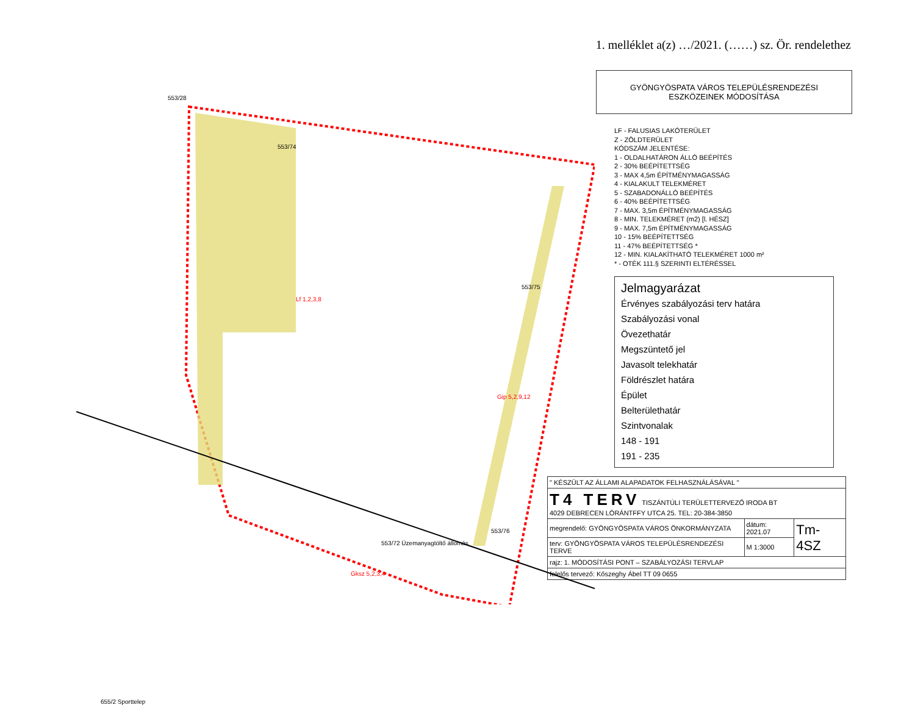1. melléklet a(z) …/2021. (……) sz. Ör. rendelethez
553/28
553/74
553/75
553/76
553/72 Üzemanyagtöltő állomás
Gip 5,2,9,12
Gksz 5,2,3,4
Lf 1,2,3,8
655/2 Sporttelep
GYÖNGYÖSPATA VÁROS TELEPÜLÉSRENDEZÉSI
ESZKÖZEINEK MÓDOSÍTÁSA
LF - FALUSIAS LAKÓTERÜLET
Z - ZÖLDTERÜLET
KÓDSZÁM JELENTÉSE:
1 - OLDALHATÁRON ÁLLÓ BEÉPÍTÉS
2 - 30% BEÉPÍTETTSÉG
3 - MAX 4,5m ÉPÍTMÉNYMAGASSÁG
4 - KIALAKULT TELEKMÉRET
5 - SZABADONÁLLÓ BEÉPÍTÉS
6 - 40% BEÉPÍTETTSÉG
7 - MAX. 3,5m ÉPÍTMÉNYMAGASSÁG
8 - MIN. TELEKMÉRET (m2) [l. HÉSZ]
9 - MAX. 7,5m ÉPÍTMÉNYMAGASSÁG
10 - 15% BEÉPÍTETTSÉG
11 - 47% BEÉPÍTETTSÉG *
12 - MIN. KIALAKÍTHATÓ TELEKMÉRET 1000 m²
* - OTÉK 111.§ SZERINTI ELTÉRÉSSEL
Jelmagyarázat
Érvényes szabályozási terv határa
Szabályozási vonal
Övezethatár
Megszüntető jel
Javasolt telekhatár
Földrészlet határa
Épület
Belterülethatár
Szintvonalak
148 - 191
191 - 235
| " KÉSZÜLT AZ ÁLLAMI ALAPADATOK FELHASZNÁLÁSÁVAL " | | |
| T4 TERV TISZÁNTÚLI TERÜLETTERVEZŐ IRODA BT 4029 DEBRECEN LÓRÁNTFFY UTCA 25. TEL: 20-384-3850 | | |
| megrendelő: GYÖNGYÖSPATA VÁROS ÖNKORMÁNYZATA | dátum: 2021.07 | Tm-4SZ |
| terv: GYÖNGYÖSPATA VÁROS TELEPÜLÉSRENDEZÉSI TERVE | M 1:3000 | |
| rajz: 1. MÓDOSÍTÁSI PONT – SZABÁLYOZÁSI TERVLAP | | |
| felelős tervező: Kőszeghy Ábel TT 09 0655 | | |